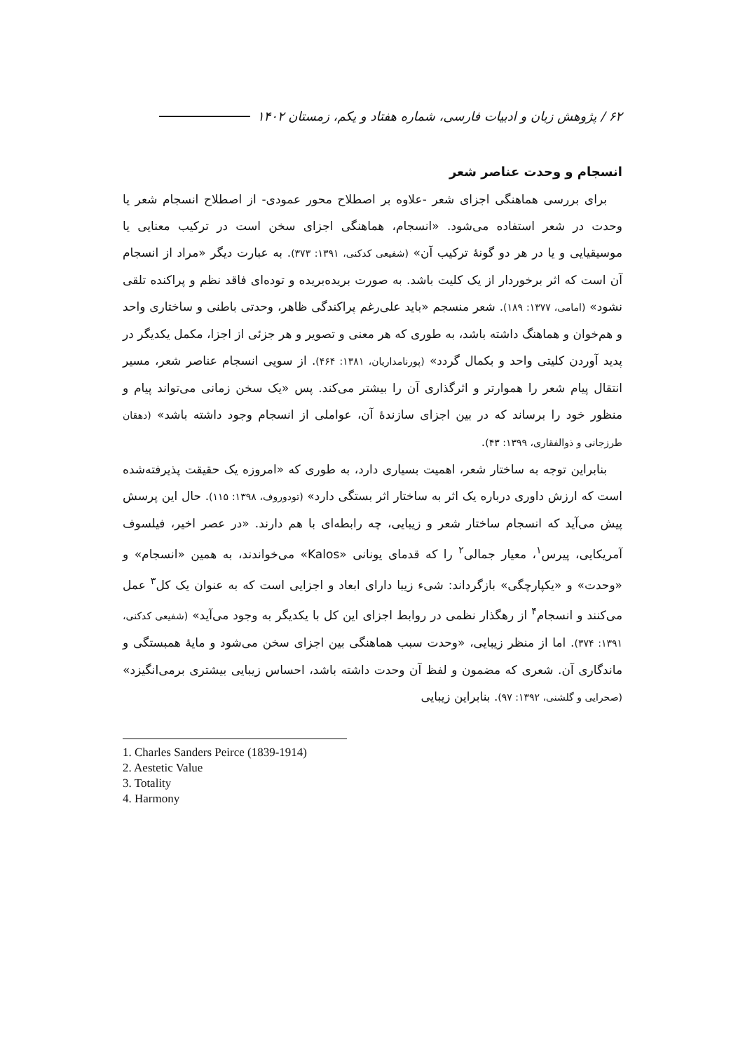۶۲ / پژوهش زبان و ادبیات فارسی، شماره هفتاد و یکم، زمستان ۱۴۰۲
انسجام و وحدت عناصر شعر
برای بررسی هماهنگی اجزای شعر -علاوه بر اصطلاح محور عمودی- از اصطلاح انسجام شعر یا وحدت در شعر استفاده می‌شود. «انسجام، هماهنگی اجزای سخن است در ترکیب معنایی یا موسیقیایی و یا در هر دو گونهٔ ترکیب آن» (شفیعی کدکنی، ۱۳۹۱: ۳۷۳). به عبارت دیگر «مراد از انسجام آن است که اثر برخوردار از یک کلیت باشد. به صورت بریده‌بریده و توده‌ای فاقد نظم و پراکنده تلقی نشود» (امامی، ۱۳۷۷: ۱۸۹). شعر منسجم «باید علی‌رغم پراکندگی ظاهر، وحدتی باطنی و ساختاری واحد و هم‌خوان و هماهنگ داشته باشد، به طوری که هر معنی و تصویر و هر جزئی از اجزا، مکمل یکدیگر در پدید آوردن کلیتی واحد و بکمال گردد» (پورنامداریان، ۱۳۸۱: ۴۶۴). از سویی انسجام عناصر شعر، مسیر انتقال پیام شعر را هموارتر و اثرگذاری آن را بیشتر می‌کند. پس «یک سخن زمانی می‌تواند پیام و منظور خود را برساند که در بین اجزای سازندهٔ آن، عواملی از انسجام وجود داشته باشد» (دهقان طرزجانی و ذوالفقاری، ۱۳۹۹: ۴۳).
بنابراین توجه به ساختار شعر، اهمیت بسیاری دارد، به طوری که «امروزه یک حقیقت پذیرفته‌شده است که ارزش داوری درباره یک اثر به ساختار اثر بستگی دارد» (تودوروف، ۱۳۹۸: ۱۱۵). حال این پرسش پیش می‌آید که انسجام ساختار شعر و زیبایی، چه رابطه‌ای با هم دارند. «در عصر اخیر، فیلسوف آمریکایی، پیرس<sup>۱</sup>، معیار جمالی<sup>۲</sup> را که قدمای یونانی «Kalos» می‌خواندند، به همین «انسجام» و «وحدت» و «یکپارچگی» بازگرداند: شیء زیبا دارای ابعاد و اجزایی است که به عنوان یک کل<sup>۳</sup> عمل می‌کنند و انسجام<sup>۴</sup> از رهگذار نظمی در روابط اجزای این کل با یکدیگر به وجود می‌آید» (شفیعی کدکنی، ۱۳۹۱: ۳۷۴). اما از منظر زیبایی، «وحدت سبب هماهنگی بین اجزای سخن می‌شود و مایهٔ همبستگی و ماندگاری آن. شعری که مضمون و لفظ آن وحدت داشته باشد، احساس زیبایی بیشتری برمی‌انگیزد» (صحرایی و گلشنی، ۱۳۹۲: ۹۷). بنابراین زیبایی
1. Charles Sanders Peirce (1839-1914)
2. Aestetic Value
3. Totality
4. Harmony